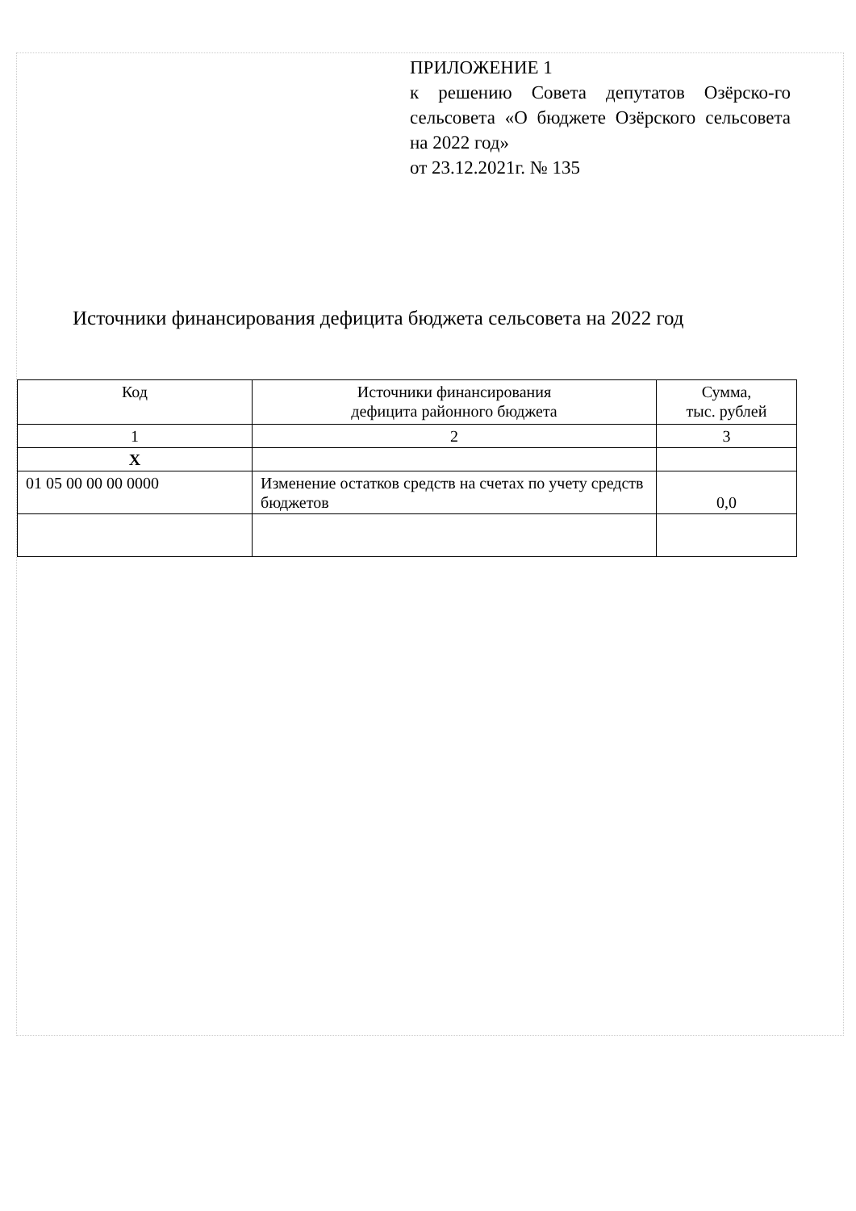ПРИЛОЖЕНИЕ 1
к решению Совета депутатов Озёрско-го сельсовета «О бюджете Озёрского сельсовета на 2022 год»
от 23.12.2021г. № 135
Источники финансирования дефицита бюджета сельсовета на 2022 год
| Код | Источники финансирования дефицита районного бюджета | Сумма, тыс. рублей |
| --- | --- | --- |
| 1 | 2 | 3 |
| Х | | |
| 01 05 00 00 00 0000 | Изменение остатков средств на счетах по учету средств бюджетов | 0,0 |